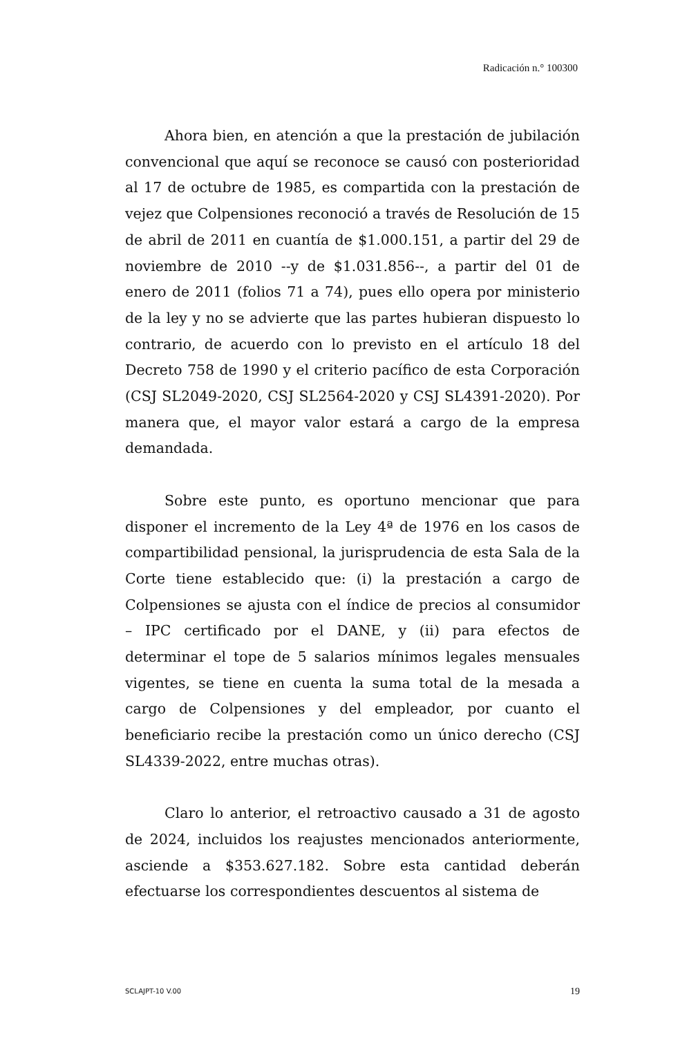Radicación n.° 100300
Ahora bien, en atención a que la prestación de jubilación convencional que aquí se reconoce se causó con posterioridad al 17 de octubre de 1985, es compartida con la prestación de vejez que Colpensiones reconoció a través de Resolución de 15 de abril de 2011 en cuantía de $1.000.151, a partir del 29 de noviembre de 2010 --y de $1.031.856--, a partir del 01 de enero de 2011 (folios 71 a 74), pues ello opera por ministerio de la ley y no se advierte que las partes hubieran dispuesto lo contrario, de acuerdo con lo previsto en el artículo 18 del Decreto 758 de 1990 y el criterio pacífico de esta Corporación (CSJ SL2049-2020, CSJ SL2564-2020 y CSJ SL4391-2020). Por manera que, el mayor valor estará a cargo de la empresa demandada.
Sobre este punto, es oportuno mencionar que para disponer el incremento de la Ley 4ª de 1976 en los casos de compartibilidad pensional, la jurisprudencia de esta Sala de la Corte tiene establecido que: (i) la prestación a cargo de Colpensiones se ajusta con el índice de precios al consumidor – IPC certificado por el DANE, y (ii) para efectos de determinar el tope de 5 salarios mínimos legales mensuales vigentes, se tiene en cuenta la suma total de la mesada a cargo de Colpensiones y del empleador, por cuanto el beneficiario recibe la prestación como un único derecho (CSJ SL4339-2022, entre muchas otras).
Claro lo anterior, el retroactivo causado a 31 de agosto de 2024, incluidos los reajustes mencionados anteriormente, asciende a $353.627.182. Sobre esta cantidad deberán efectuarse los correspondientes descuentos al sistema de
SCLAJPT-10 V.00 19